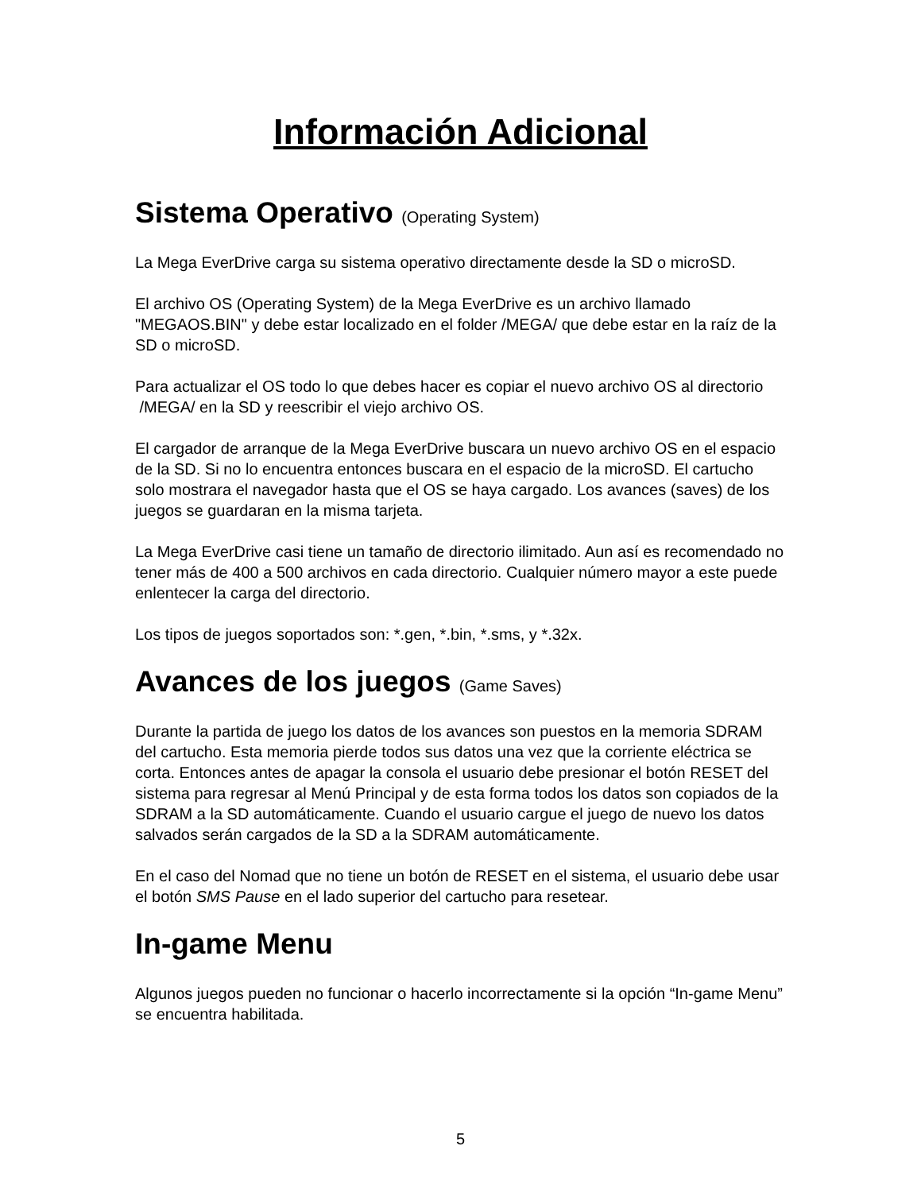Información Adicional
Sistema Operativo (Operating System)
La Mega EverDrive carga su sistema operativo directamente desde la SD o microSD.
El archivo OS (Operating System) de la Mega EverDrive es un archivo llamado "MEGAOS.BIN" y debe estar localizado en el folder /MEGA/ que debe estar en la raíz de la SD o microSD.
Para actualizar el OS todo lo que debes hacer es copiar el nuevo archivo OS al directorio /MEGA/ en la SD y reescribir el viejo archivo OS.
El cargador de arranque de la Mega EverDrive buscara un nuevo archivo OS en el espacio de la SD. Si no lo encuentra entonces buscara en el espacio de la microSD. El cartucho solo mostrara el navegador hasta que el OS se haya cargado. Los avances (saves) de los juegos se guardaran en la misma tarjeta.
La Mega EverDrive casi tiene un tamaño de directorio ilimitado. Aun así es recomendado no tener más de 400 a 500 archivos en cada directorio. Cualquier número mayor a este puede enlentecer la carga del directorio.
Los tipos de juegos soportados son: *.gen, *.bin, *.sms, y *.32x.
Avances de los juegos (Game Saves)
Durante la partida de juego los datos de los avances son puestos en la memoria SDRAM del cartucho. Esta memoria pierde todos sus datos una vez que la corriente eléctrica se corta. Entonces antes de apagar la consola el usuario debe presionar el botón RESET del sistema para regresar al Menú Principal y de esta forma todos los datos son copiados de la SDRAM a la SD automáticamente. Cuando el usuario cargue el juego de nuevo los datos salvados serán cargados de la SD a la SDRAM automáticamente.
En el caso del Nomad que no tiene un botón de RESET en el sistema, el usuario debe usar el botón SMS Pause en el lado superior del cartucho para resetear.
In-game Menu
Algunos juegos pueden no funcionar o hacerlo incorrectamente si la opción “In-game Menu” se encuentra habilitada.
5